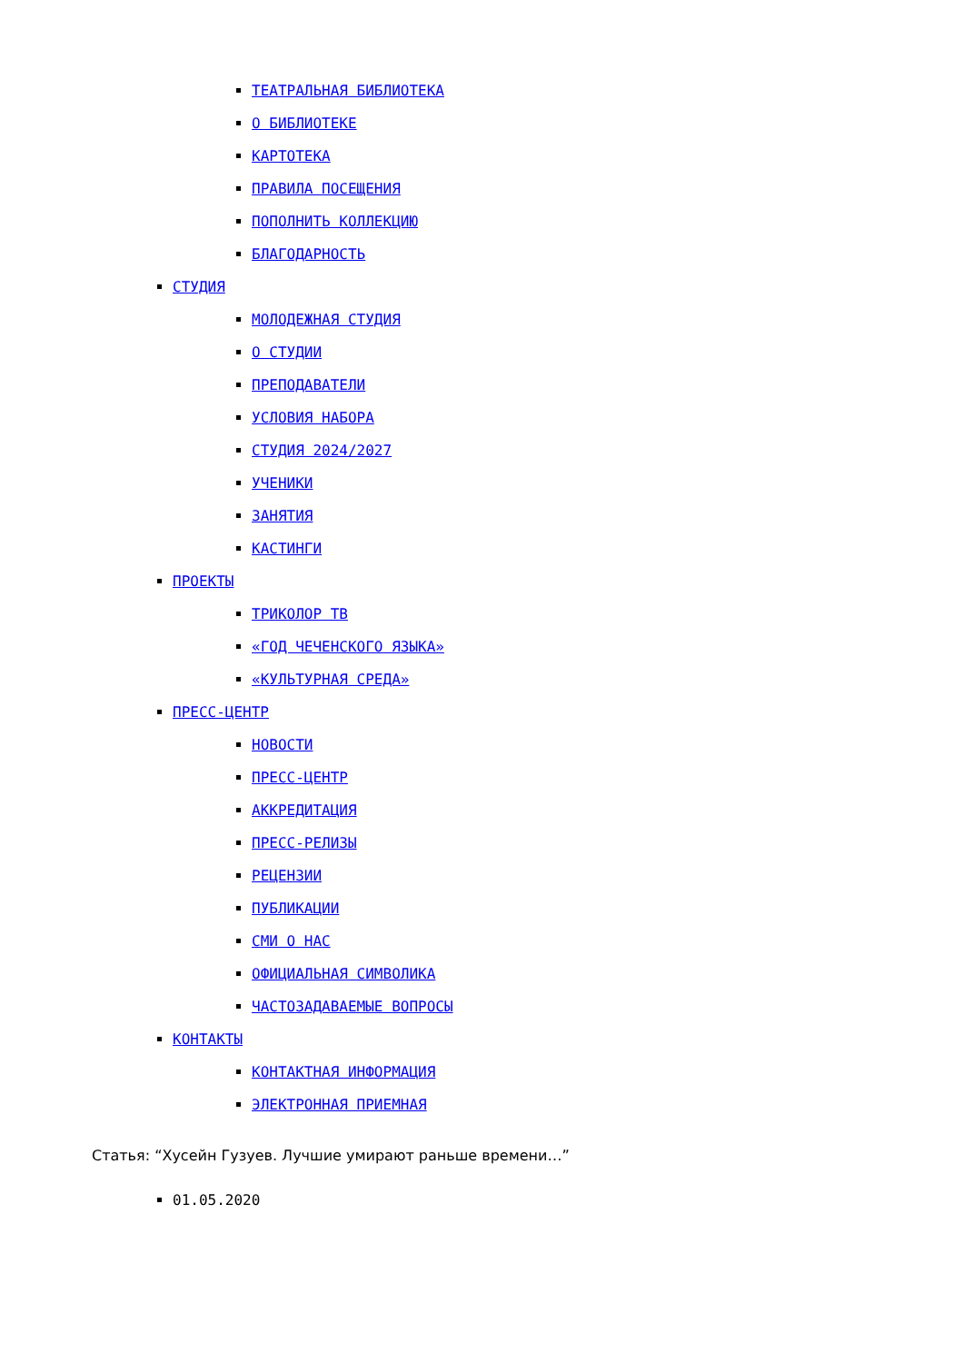ТЕАТРАЛЬНАЯ БИБЛИОТЕКА
О БИБЛИОТЕКЕ
КАРТОТЕКА
ПРАВИЛА ПОСЕЩЕНИЯ
ПОПОЛНИТЬ КОЛЛЕКЦИЮ
БЛАГОДАРНОСТЬ
СТУДИЯ
МОЛОДЕЖНАЯ СТУДИЯ
О СТУДИИ
ПРЕПОДАВАТЕЛИ
УСЛОВИЯ НАБОРА
СТУДИЯ 2024/2027
УЧЕНИКИ
ЗАНЯТИЯ
КАСТИНГИ
ПРОЕКТЫ
ТРИКОЛОР ТВ
«ГОД ЧЕЧЕНСКОГО ЯЗЫКА»
«КУЛЬТУРНАЯ СРЕДА»
ПРЕСС-ЦЕНТР
НОВОСТИ
ПРЕСС-ЦЕНТР
АККРЕДИТАЦИЯ
ПРЕСС-РЕЛИЗЫ
РЕЦЕНЗИИ
ПУБЛИКАЦИИ
СМИ О НАС
ОФИЦИАЛЬНАЯ СИМВОЛИКА
ЧАСТОЗАДАВАЕМЫЕ ВОПРОСЫ
КОНТАКТЫ
КОНТАКТНАЯ ИНФОРМАЦИЯ
ЭЛЕКТРОННАЯ ПРИЕМНАЯ
Статья: “Хусейн Гузуев. Лучшие умирают раньше времени…”
01.05.2020